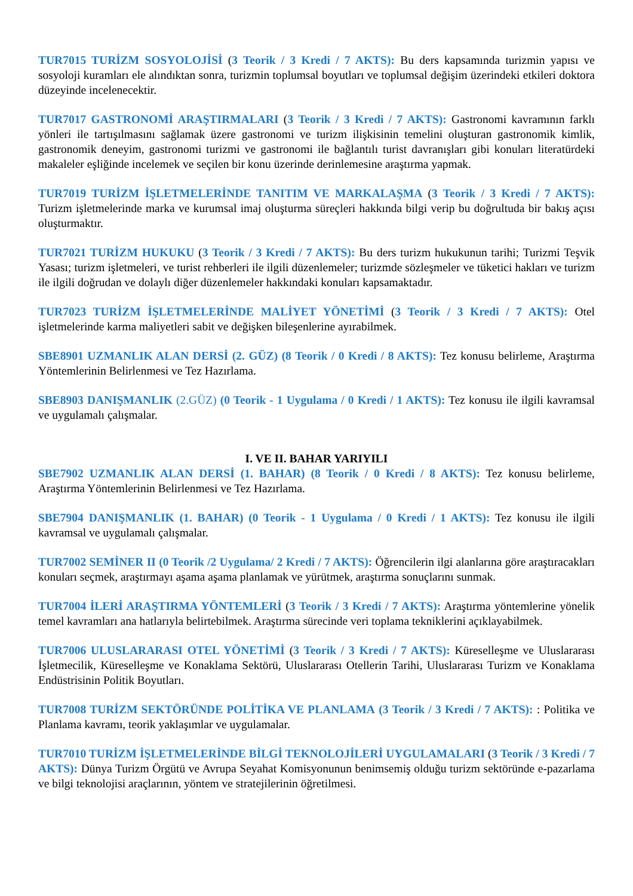TUR7015 TURİZM SOSYOLOJİSİ (3 Teorik / 3 Kredi / 7 AKTS): Bu ders kapsamında turizmin yapısı ve sosyoloji kuramları ele alındıktan sonra, turizmin toplumsal boyutları ve toplumsal değişim üzerindeki etkileri doktora düzeyinde incelenecektir.
TUR7017 GASTRONOMİ ARAŞTIRMALARI (3 Teorik / 3 Kredi / 7 AKTS): Gastronomi kavramının farklı yönleri ile tartışılmasını sağlamak üzere gastronomi ve turizm ilişkisinin temelini oluşturan gastronomik kimlik, gastronomik deneyim, gastronomi turizmi ve gastronomi ile bağlantılı turist davranışları gibi konuları literatürdeki makaleler eşliğinde incelemek ve seçilen bir konu üzerinde derinlemesine araştırma yapmak.
TUR7019 TURİZM İŞLETMELERİNDE TANITIM VE MARKALAŞMA (3 Teorik / 3 Kredi / 7 AKTS): Turizm işletmelerinde marka ve kurumsal imaj oluşturma süreçleri hakkında bilgi verip bu doğrultuda bir bakış açısı oluşturmaktır.
TUR7021 TURİZM HUKUKU (3 Teorik / 3 Kredi / 7 AKTS): Bu ders turizm hukukunun tarihi; Turizmi Teşvik Yasası; turizm işletmeleri, ve turist rehberleri ile ilgili düzenlemeler; turizmde sözleşmeler ve tüketici hakları ve turizm ile ilgili doğrudan ve dolaylı diğer düzenlemeler hakkındaki konuları kapsamaktadır.
TUR7023 TURİZM İŞLETMELERİNDE MALİYET YÖNETİMİ (3 Teorik / 3 Kredi / 7 AKTS): Otel işletmelerinde karma maliyetleri sabit ve değişken bileşenlerine ayırabilmek.
SBE8901 UZMANLIK ALAN DERSİ (2. GÜZ) (8 Teorik / 0 Kredi / 8 AKTS): Tez konusu belirleme, Araştırma Yöntemlerinin Belirlenmesi ve Tez Hazırlama.
SBE8903 DANIŞMANLIK (2.GÜZ) (0 Teorik - 1 Uygulama / 0 Kredi / 1 AKTS): Tez konusu ile ilgili kavramsal ve uygulamalı çalışmalar.
I. VE II. BAHAR YARIYILI
SBE7902 UZMANLIK ALAN DERSİ (1. BAHAR) (8 Teorik / 0 Kredi / 8 AKTS): Tez konusu belirleme, Araştırma Yöntemlerinin Belirlenmesi ve Tez Hazırlama.
SBE7904 DANIŞMANLIK (1. BAHAR) (0 Teorik - 1 Uygulama / 0 Kredi / 1 AKTS): Tez konusu ile ilgili kavramsal ve uygulamalı çalışmalar.
TUR7002 SEMİNER II (0 Teorik /2 Uygulama/ 2 Kredi / 7 AKTS): Öğrencilerin ilgi alanlarına göre araştıracakları konuları seçmek, araştırmayı aşama aşama planlamak ve yürütmek, araştırma sonuçlarını sunmak.
TUR7004 İLERİ ARAŞTIRMA YÖNTEMLERİ (3 Teorik / 3 Kredi / 7 AKTS): Araştırma yöntemlerine yönelik temel kavramları ana hatlarıyla belirtebilmek. Araştırma sürecinde veri toplama tekniklerini açıklayabilmek.
TUR7006 ULUSLARARASI OTEL YÖNETİMİ (3 Teorik / 3 Kredi / 7 AKTS): Küreselleşme ve Uluslararası İşletmecilik, Küreselleşme ve Konaklama Sektörü, Uluslararası Otellerin Tarihi, Uluslararası Turizm ve Konaklama Endüstrisinin Politik Boyutları.
TUR7008 TURİZM SEKTÖRÜNDE POLİTİKA VE PLANLAMA (3 Teorik / 3 Kredi / 7 AKTS): : Politika ve Planlama kavramı, teorik yaklaşımlar ve uygulamalar.
TUR7010 TURİZM İŞLETMELERİNDE BİLGİ TEKNOLOJİLERİ UYGULAMALARI (3 Teorik / 3 Kredi / 7 AKTS): Dünya Turizm Örgütü ve Avrupa Seyahat Komisyonunun benimsemiş olduğu turizm sektöründe e-pazarlama ve bilgi teknolojisi araçlarının, yöntem ve stratejilerinin öğretilmesi.